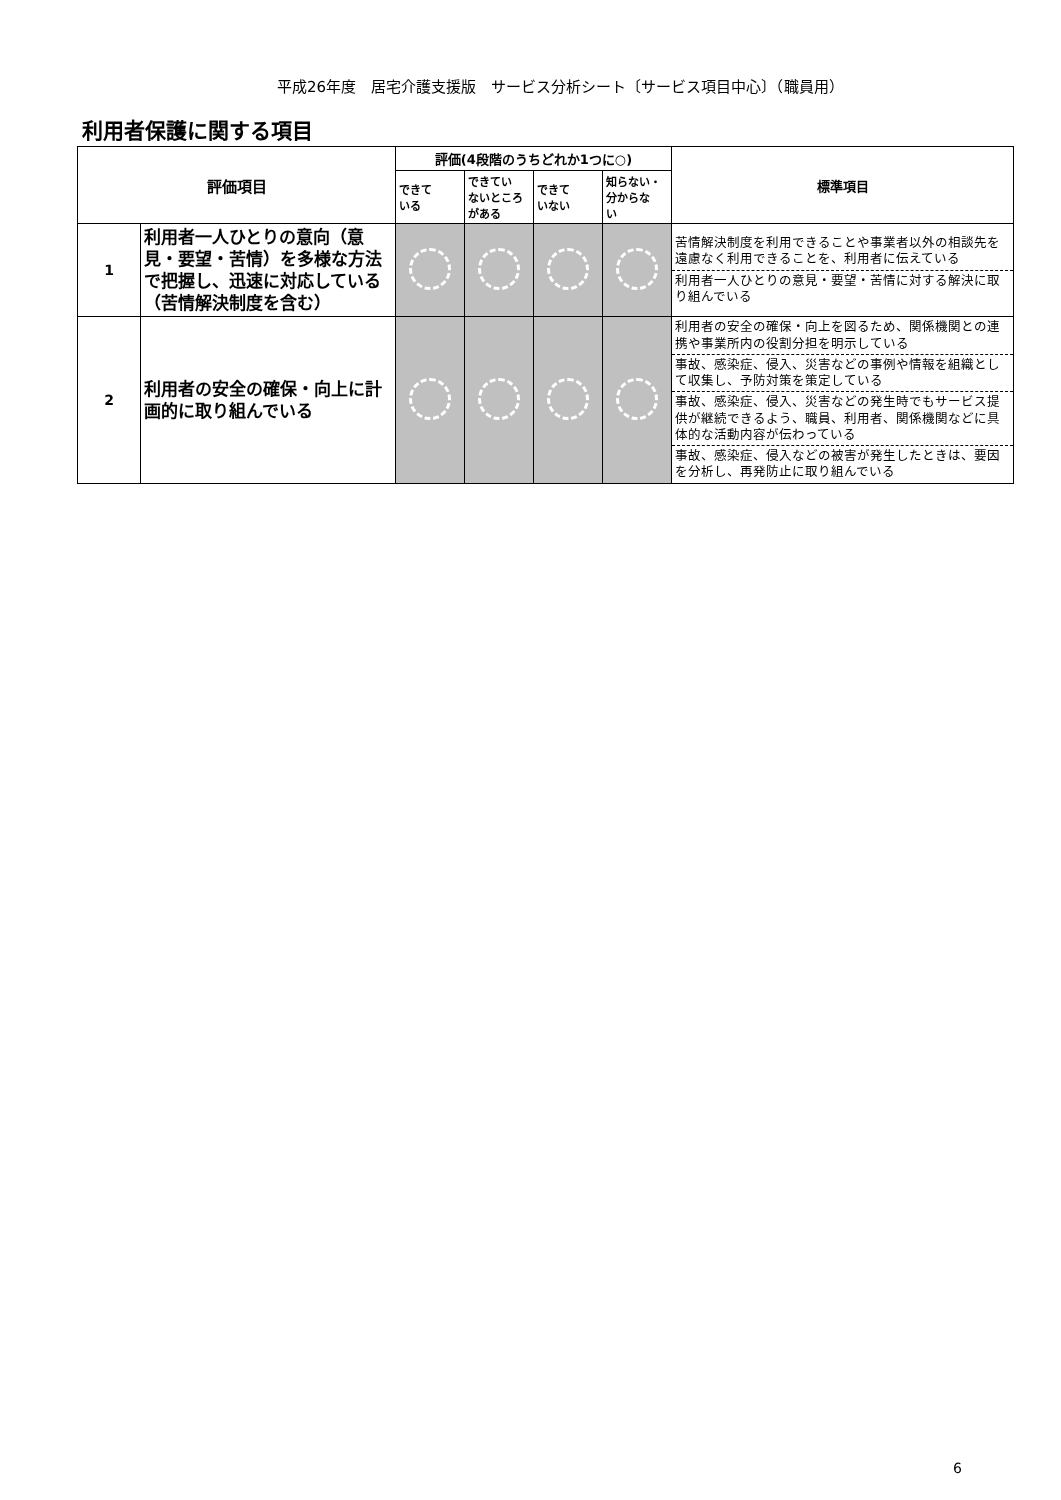平成26年度　居宅介護支援版　サービス分析シート〔サービス項目中心〕（職員用）
利用者保護に関する項目
| 評価項目 | | 評価(4段階のうちどれか1つに○) | | | | 標準項目 |
| --- | --- | --- | --- | --- | --- | --- |
| | | できて いる | できてい ないところ がある | できて いない | 知らない・ 分からな い | |
| 1 | 利用者一人ひとりの意向（意見・要望・苦情）を多様な方法で把握し、迅速に対応している（苦情解決制度を含む） | | | | | 苦情解決制度を利用できることや事業者以外の相談先を遠慮なく利用できることを、利用者に伝えている 利用者一人ひとりの意見・要望・苦情に対する解決に取り組んでいる |
| 2 | 利用者の安全の確保・向上に計画的に取り組んでいる | | | | | 利用者の安全の確保・向上を図るため、関係機関との連携や事業所内の役割分担を明示している 事故、感染症、侵入、災害などの事例や情報を組織として収集し、予防対策を策定している 事故、感染症、侵入、災害などの発生時でもサービス提供が継続できるよう、職員、利用者、関係機関などに具体的な活動内容が伝わっている 事故、感染症、侵入などの被害が発生したときは、要因を分析し、再発防止に取り組んでいる |
6